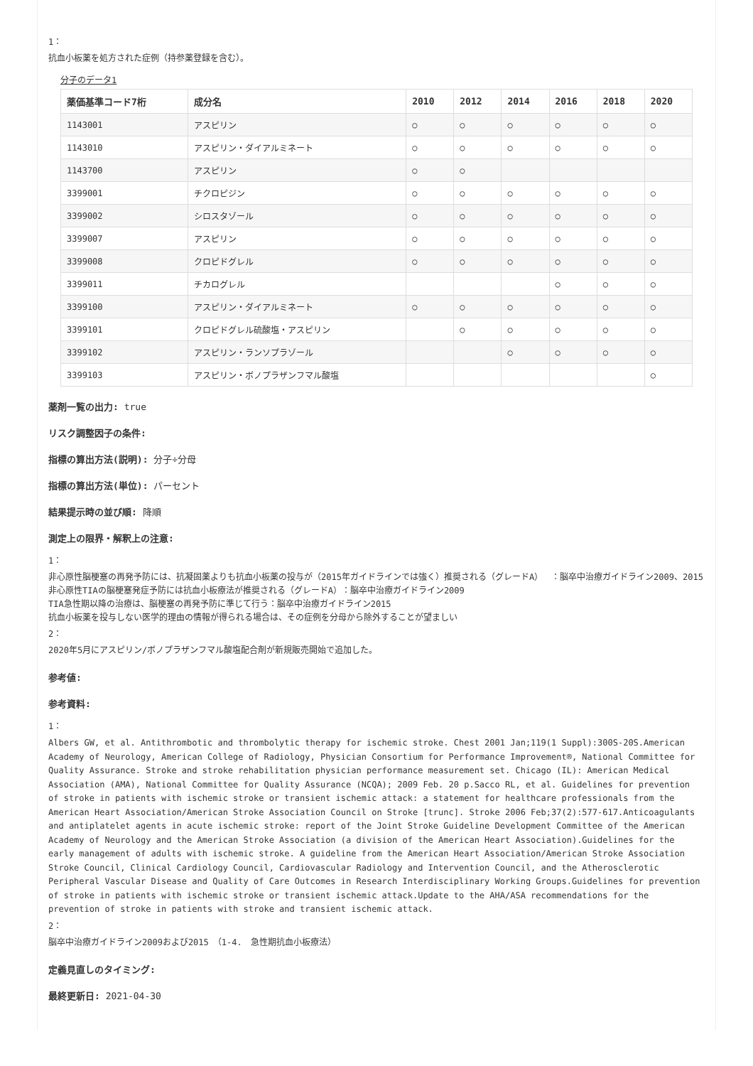1：
抗血小板薬を処方された症例（持参薬登録を含む）。
分子のデータ1
| 薬価基準コード7桁 | 成分名 | 2010 | 2012 | 2014 | 2016 | 2018 | 2020 |
| --- | --- | --- | --- | --- | --- | --- | --- |
| 1143001 | アスピリン | ○ | ○ | ○ | ○ | ○ | ○ |
| 1143010 | アスピリン・ダイアルミネート | ○ | ○ | ○ | ○ | ○ | ○ |
| 1143700 | アスピリン | ○ | ○ | | | | |
| 3399001 | チクロピジン | ○ | ○ | ○ | ○ | ○ | ○ |
| 3399002 | シロスタゾール | ○ | ○ | ○ | ○ | ○ | ○ |
| 3399007 | アスピリン | ○ | ○ | ○ | ○ | ○ | ○ |
| 3399008 | クロピドグレル | ○ | ○ | ○ | ○ | ○ | ○ |
| 3399011 | チカログレル | | | | ○ | ○ | ○ |
| 3399100 | アスピリン・ダイアルミネート | ○ | ○ | ○ | ○ | ○ | ○ |
| 3399101 | クロピドグレル硫酸塩・アスピリン | | ○ | ○ | ○ | ○ | ○ |
| 3399102 | アスピリン・ランソプラゾール | | | ○ | ○ | ○ | ○ |
| 3399103 | アスピリン・ボノプラザンフマル酸塩 | | | | | | ○ |
薬剤一覧の出力: true
リスク調整因子の条件:
指標の算出方法(説明): 分子÷分母
指標の算出方法(単位): パーセント
結果提示時の並び順: 降順
測定上の限界・解釈上の注意:
1：
非心原性脳梗塞の再発予防には、抗凝固薬よりも抗血小板薬の投与が（2015年ガイドラインでは強く）推奨される（グレードA）　：脳卒中治療ガイドライン2009、2015
非心原性TIAの脳梗塞発症予防には抗血小板療法が推奨される（グレードA）：脳卒中治療ガイドライン2009
TIA急性期以降の治療は、脳梗塞の再発予防に準じて行う：脳卒中治療ガイドライン2015
抗血小板薬を投与しない医学的理由の情報が得られる場合は、その症例を分母から除外することが望ましい
2：
2020年5月にアスピリン/ボノプラザンフマル酸塩配合剤が新規販売開始で追加した。
参考値:
参考資料:
1：
Albers GW, et al. Antithrombotic and thrombolytic therapy for ischemic stroke. Chest 2001 Jan;119(1 Suppl):300S-20S.American Academy of Neurology, American College of Radiology, Physician Consortium for Performance Improvement®, National Committee for Quality Assurance. Stroke and stroke rehabilitation physician performance measurement set. Chicago (IL): American Medical Association (AMA), National Committee for Quality Assurance (NCQA); 2009 Feb. 20 p.Sacco RL, et al. Guidelines for prevention of stroke in patients with ischemic stroke or transient ischemic attack: a statement for healthcare professionals from the American Heart Association/American Stroke Association Council on Stroke [trunc]. Stroke 2006 Feb;37(2):577-617.Anticoagulants and antiplatelet agents in acute ischemic stroke: report of the Joint Stroke Guideline Development Committee of the American Academy of Neurology and the American Stroke Association (a division of the American Heart Association).Guidelines for the early management of adults with ischemic stroke. A guideline from the American Heart Association/American Stroke Association Stroke Council, Clinical Cardiology Council, Cardiovascular Radiology and Intervention Council, and the Atherosclerotic Peripheral Vascular Disease and Quality of Care Outcomes in Research Interdisciplinary Working Groups.Guidelines for prevention of stroke in patients with ischemic stroke or transient ischemic attack.Update to the AHA/ASA recommendations for the prevention of stroke in patients with stroke and transient ischemic attack.
2：
脳卒中治療ガイドライン2009および2015　（1-4.　急性期抗血小板療法）
定義見直しのタイミング:
最終更新日: 2021-04-30